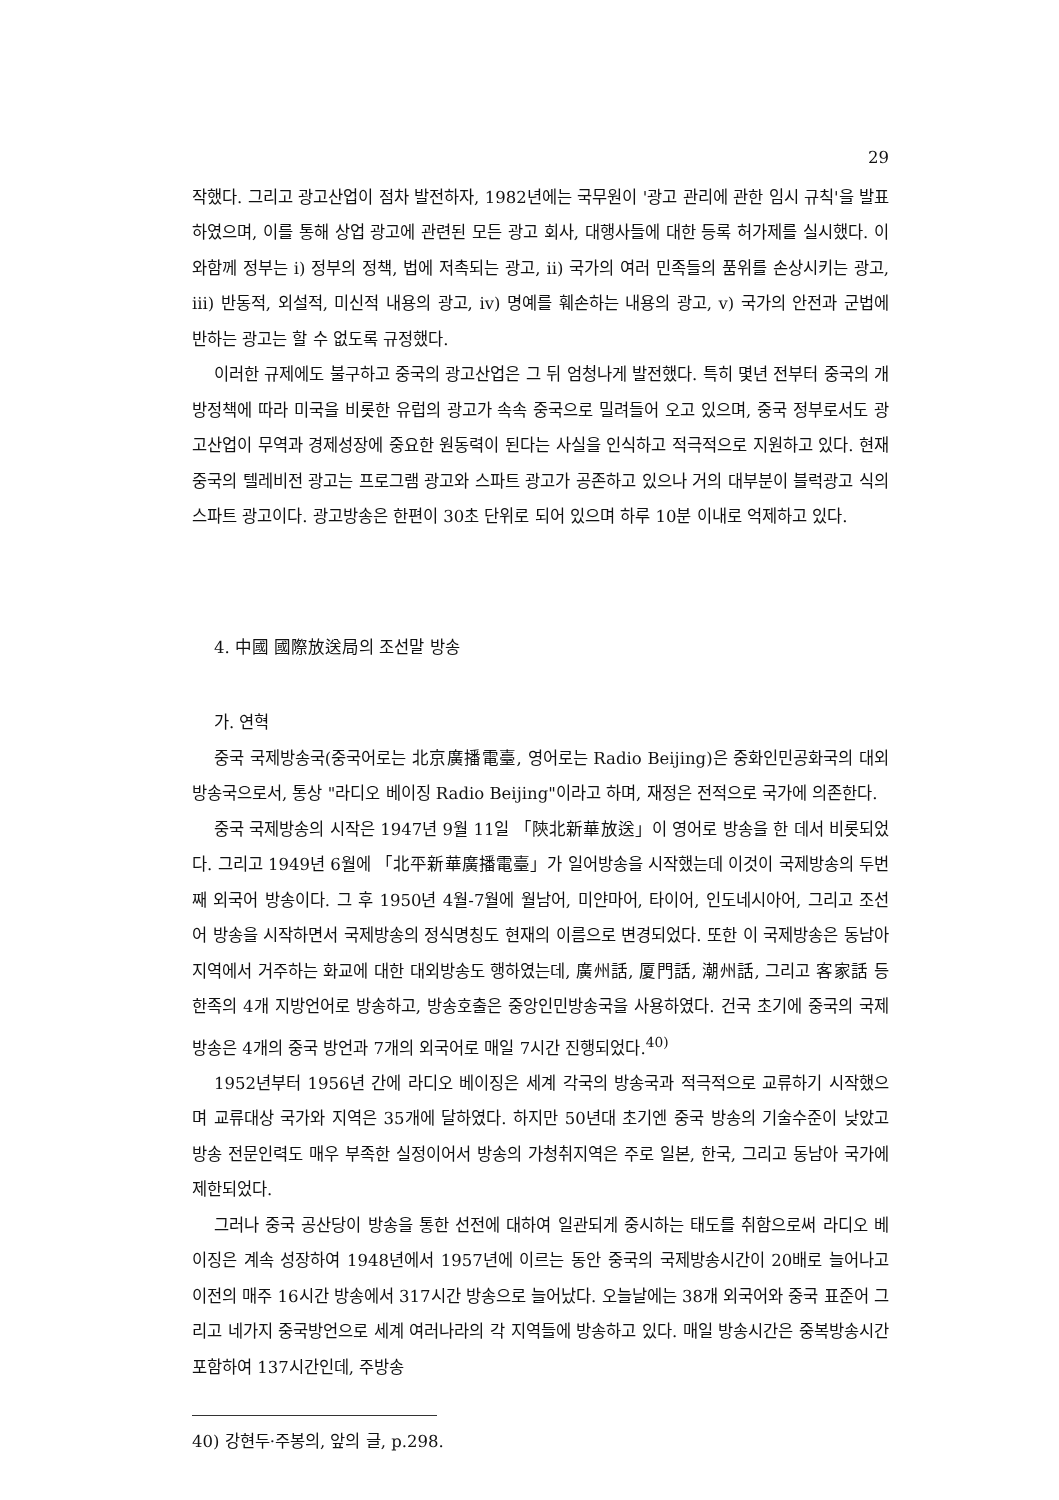29
작했다. 그리고 광고산업이 점차 발전하자, 1982년에는 국무원이 '광고 관리에 관한 임시 규칙'을 발표하였으며, 이를 통해 상업 광고에 관련된 모든 광고 회사, 대행사들에 대한 등록 허가제를 실시했다. 이와함께 정부는 i) 정부의 정책, 법에 저촉되는 광고, ii) 국가의 여러 민족들의 품위를 손상시키는 광고, iii) 반동적, 외설적, 미신적 내용의 광고, iv) 명예를 훼손하는 내용의 광고, v) 국가의 안전과 군법에 반하는 광고는 할 수 없도록 규정했다.
이러한 규제에도 불구하고 중국의 광고산업은 그 뒤 엄청나게 발전했다. 특히 몇년 전부터 중국의 개방정책에 따라 미국을 비롯한 유럽의 광고가 속속 중국으로 밀려들어 오고 있으며, 중국 정부로서도 광고산업이 무역과 경제성장에 중요한 원동력이 된다는 사실을 인식하고 적극적으로 지원하고 있다. 현재 중국의 텔레비전 광고는 프로그램 광고와 스파트 광고가 공존하고 있으나 거의 대부분이 블럭광고 식의 스파트 광고이다. 광고방송은 한편이 30초 단위로 되어 있으며 하루 10분 이내로 억제하고 있다.
4. 中國 國際放送局의 조선말 방송
가. 연혁
중국 국제방송국(중국어로는 北京廣播電臺, 영어로는 Radio Beijing)은 중화인민공화국의 대외방송국으로서, 통상 "라디오 베이징 Radio Beijing"이라고 하며, 재정은 전적으로 국가에 의존한다.
중국 국제방송의 시작은 1947년 9월 11일 「陝北新華放送」이 영어로 방송을 한 데서 비롯되었다. 그리고 1949년 6월에 「北平新華廣播電臺」가 일어방송을 시작했는데 이것이 국제방송의 두번째 외국어 방송이다. 그 후 1950년 4월-7월에 월남어, 미얀마어, 타이어, 인도네시아어, 그리고 조선어 방송을 시작하면서 국제방송의 정식명칭도 현재의 이름으로 변경되었다. 또한 이 국제방송은 동남아지역에서 거주하는 화교에 대한 대외방송도 행하였는데, 廣州話, 厦門話, 潮州話, 그리고 客家話 등 한족의 4개 지방언어로 방송하고, 방송호출은 중앙인민방송국을 사용하였다. 건국 초기에 중국의 국제방송은 4개의 중국 방언과 7개의 외국어로 매일 7시간 진행되었다.<sup>40)</sup>
1952년부터 1956년 간에 라디오 베이징은 세계 각국의 방송국과 적극적으로 교류하기 시작했으며 교류대상 국가와 지역은 35개에 달하였다. 하지만 50년대 초기엔 중국 방송의 기술수준이 낮았고 방송 전문인력도 매우 부족한 실정이어서 방송의 가청취지역은 주로 일본, 한국, 그리고 동남아 국가에 제한되었다.
그러나 중국 공산당이 방송을 통한 선전에 대하여 일관되게 중시하는 태도를 취함으로써 라디오 베이징은 계속 성장하여 1948년에서 1957년에 이르는 동안 중국의 국제방송시간이 20배로 늘어나고 이전의 매주 16시간 방송에서 317시간 방송으로 늘어났다. 오늘날에는 38개 외국어와 중국 표준어 그리고 네가지 중국방언으로 세계 여러나라의 각 지역들에 방송하고 있다. 매일 방송시간은 중복방송시간 포함하여 137시간인데, 주방송
40) 강현두·주봉의, 앞의 글, p.298.